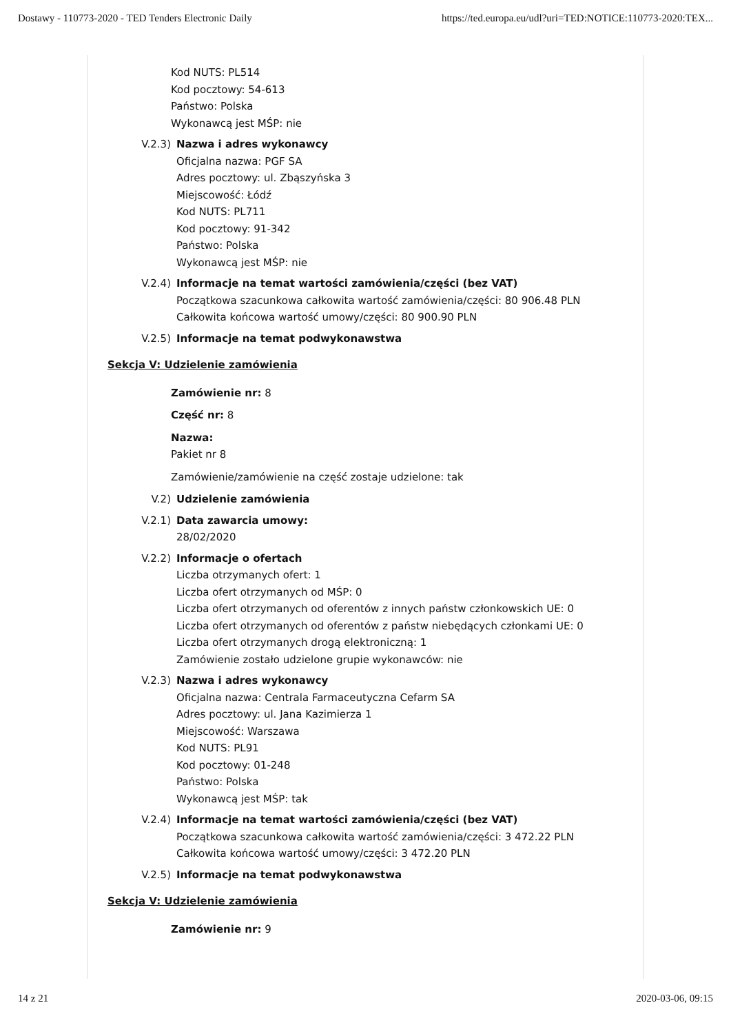Dostawy - 110773-2020 - TED Tenders Electronic Daily https://ted.europa.eu/udl?uri=TED:NOTICE:110773-2020:TEX...
Kod NUTS: PL514
Kod pocztowy: 54-613
Państwo: Polska
Wykonawcą jest MŚP: nie
V.2.3) Nazwa i adres wykonawcy
Oficjalna nazwa: PGF SA
Adres pocztowy: ul. Zbąszyńska 3
Miejscowość: Łódź
Kod NUTS: PL711
Kod pocztowy: 91-342
Państwo: Polska
Wykonawcą jest MŚP: nie
V.2.4) Informacje na temat wartości zamówienia/części (bez VAT)
Początkowa szacunkowa całkowita wartość zamówienia/części: 80 906.48 PLN
Całkowita końcowa wartość umowy/części: 80 900.90 PLN
V.2.5) Informacje na temat podwykonawstwa
Sekcja V: Udzielenie zamówienia
Zamówienie nr: 8
Część nr: 8
Nazwa:
Pakiet nr 8
Zamówienie/zamówienie na część zostaje udzielone: tak
V.2) Udzielenie zamówienia
V.2.1) Data zawarcia umowy:
28/02/2020
V.2.2) Informacje o ofertach
Liczba otrzymanych ofert: 1
Liczba ofert otrzymanych od MŚP: 0
Liczba ofert otrzymanych od oferentów z innych państw członkowskich UE: 0
Liczba ofert otrzymanych od oferentów z państw niebędących członkami UE: 0
Liczba ofert otrzymanych drogą elektroniczną: 1
Zamówienie zostało udzielone grupie wykonawców: nie
V.2.3) Nazwa i adres wykonawcy
Oficjalna nazwa: Centrala Farmaceutyczna Cefarm SA
Adres pocztowy: ul. Jana Kazimierza 1
Miejscowość: Warszawa
Kod NUTS: PL91
Kod pocztowy: 01-248
Państwo: Polska
Wykonawcą jest MŚP: tak
V.2.4) Informacje na temat wartości zamówienia/części (bez VAT)
Początkowa szacunkowa całkowita wartość zamówienia/części: 3 472.22 PLN
Całkowita końcowa wartość umowy/części: 3 472.20 PLN
V.2.5) Informacje na temat podwykonawstwa
Sekcja V: Udzielenie zamówienia
Zamówienie nr: 9
14 z 21 2020-03-06, 09:15